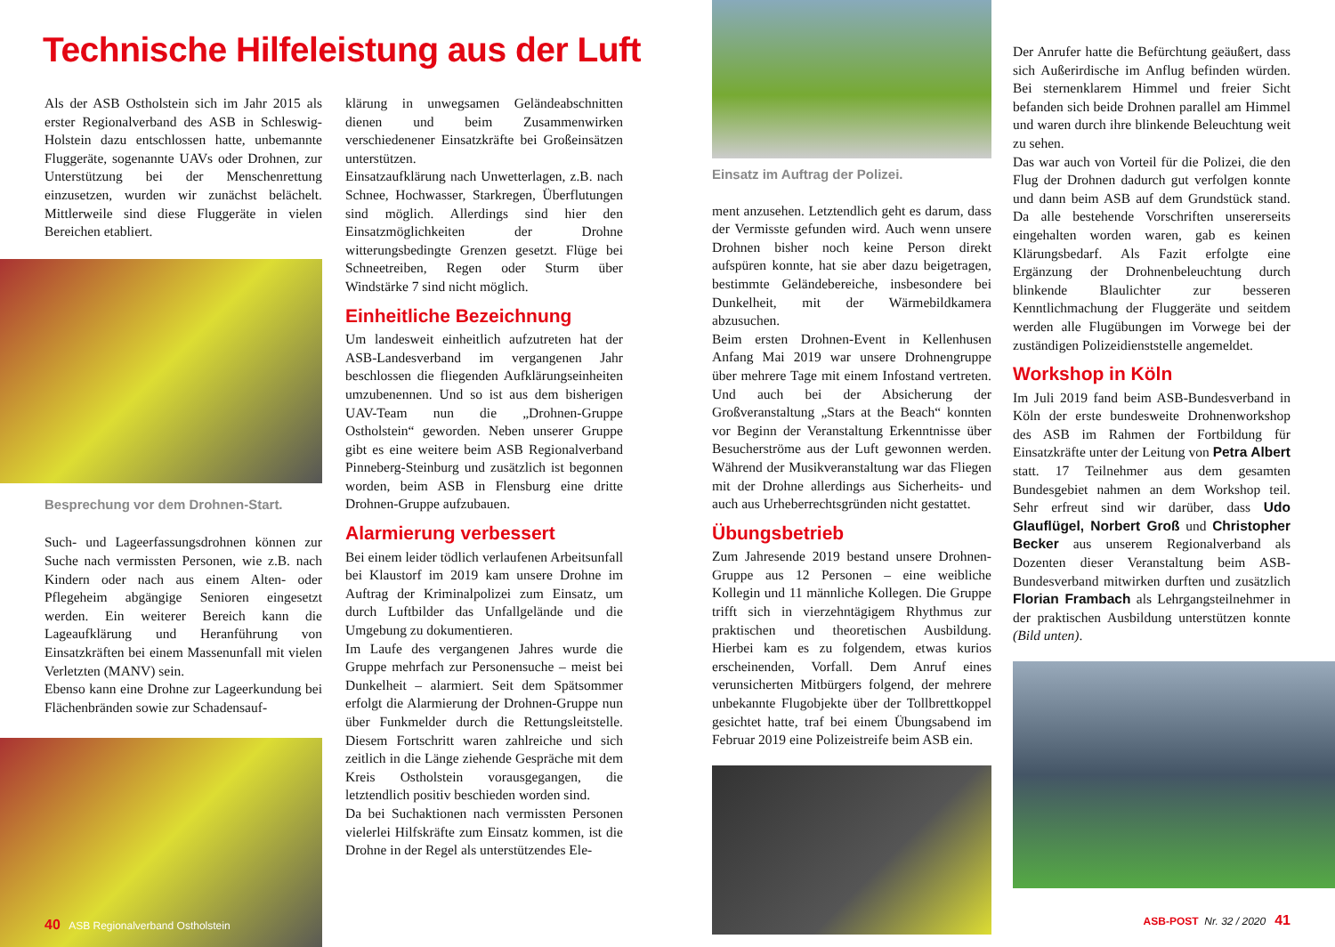Technische Hilfeleistung aus der Luft
Als der ASB Ostholstein sich im Jahr 2015 als erster Regionalverband des ASB in Schleswig-Holstein dazu entschlossen hatte, unbemannte Fluggeräte, sogenannte UAVs oder Drohnen, zur Unterstützung bei der Menschenrettung einzusetzen, wurden wir zunächst belächelt. Mittlerweile sind diese Fluggeräte in vielen Bereichen etabliert.
Besprechung vor dem Drohnen-Start.
Such- und Lageerfassungsdrohnen können zur Suche nach vermissten Personen, wie z.B. nach Kindern oder nach aus einem Alten- oder Pflegeheim abgängige Senioren eingesetzt werden. Ein weiterer Bereich kann die Lageaufklärung und Heranführung von Einsatzkräften bei einem Massenunfall mit vielen Verletzten (MANV) sein.
Ebenso kann eine Drohne zur Lageerkundung bei Flächenbränden sowie zur Schadensauf-
40 ASB Regionalverband Ostholstein
klärung in unwegsamen Geländeabschnitten dienen und beim Zusammenwirken verschiedenener Einsatzkräfte bei Großeinsätzen unterstützen.
Einsatzaufklärung nach Unwetterlagen, z.B. nach Schnee, Hochwasser, Starkregen, Überflutungen sind möglich. Allerdings sind hier den Einsatzmöglichkeiten der Drohne witterungsbedingte Grenzen gesetzt. Flüge bei Schneetreiben, Regen oder Sturm über Windstärke 7 sind nicht möglich.
Einheitliche Bezeichnung
Um landesweit einheitlich aufzutreten hat der ASB-Landesverband im vergangenen Jahr beschlossen die fliegenden Aufklärungseinheiten umzubenennen. Und so ist aus dem bisherigen UAV-Team nun die „Drohnen-Gruppe Ostholstein“ geworden. Neben unserer Gruppe gibt es eine weitere beim ASB Regionalverband Pinneberg-Steinburg und zusätzlich ist begonnen worden, beim ASB in Flensburg eine dritte Drohnen-Gruppe aufzubauen.
Alarmierung verbessert
Bei einem leider tödlich verlaufenen Arbeitsunfall bei Klaustorf im 2019 kam unsere Drohne im Auftrag der Kriminalpolizei zum Einsatz, um durch Luftbilder das Unfallgelände und die Umgebung zu dokumentieren.
Im Laufe des vergangenen Jahres wurde die Gruppe mehrfach zur Personensuche – meist bei Dunkelheit – alarmiert. Seit dem Spätsommer erfolgt die Alarmierung der Drohnen-Gruppe nun über Funkmelder durch die Rettungsleitstelle. Diesem Fortschritt waren zahlreiche und sich zeitlich in die Länge ziehende Gespräche mit dem Kreis Ostholstein vorausgegangen, die letztendlich positiv beschieden worden sind.
Da bei Suchaktionen nach vermissten Personen vielerlei Hilfskräfte zum Einsatz kommen, ist die Drohne in der Regel als unterstützendes Ele-
Einsatz im Auftrag der Polizei.
ment anzusehen. Letztendlich geht es darum, dass der Vermisste gefunden wird. Auch wenn unsere Drohnen bisher noch keine Person direkt aufspüren konnte, hat sie aber dazu beigetragen, bestimmte Geländebereiche, insbesondere bei Dunkelheit, mit der Wärmebildkamera abzusuchen.
Beim ersten Drohnen-Event in Kellenhusen Anfang Mai 2019 war unsere Drohnengruppe über mehrere Tage mit einem Infostand vertreten. Und auch bei der Absicherung der Großveranstaltung „Stars at the Beach“ konnten vor Beginn der Veranstaltung Erkenntnisse über Besucherströme aus der Luft gewonnen werden. Während der Musikveranstaltung war das Fliegen mit der Drohne allerdings aus Sicherheits- und auch aus Urheberrechtsgründen nicht gestattet.
Übungsbetrieb
Zum Jahresende 2019 bestand unsere Drohnen-Gruppe aus 12 Personen – eine weibliche Kollegin und 11 männliche Kollegen. Die Gruppe trifft sich in vierzehntägigem Rhythmus zur praktischen und theoretischen Ausbildung. Hierbei kam es zu folgendem, etwas kurios erscheinenden, Vorfall. Dem Anruf eines verunsicherten Mitbürgers folgend, der mehrere unbekannte Flugobjekte über der Tollbrettkoppel gesichtet hatte, traf bei einem Übungsabend im Februar 2019 eine Polizeistreife beim ASB ein.
Der Anrufer hatte die Befürchtung geäußert, dass sich Außerirdische im Anflug befinden würden. Bei sternenklarem Himmel und freier Sicht befanden sich beide Drohnen parallel am Himmel und waren durch ihre blinkende Beleuchtung weit zu sehen.
Das war auch von Vorteil für die Polizei, die den Flug der Drohnen dadurch gut verfolgen konnte und dann beim ASB auf dem Grundstück stand. Da alle bestehende Vorschriften unsererseits eingehalten worden waren, gab es keinen Klärungsbedarf. Als Fazit erfolgte eine Ergänzung der Drohnenbeleuchtung durch blinkende Blaulichter zur besseren Kenntlichmachung der Fluggeräte und seitdem werden alle Flugübungen im Vorwege bei der zuständigen Polizeidienststelle angemeldet.
Workshop in Köln
Im Juli 2019 fand beim ASB-Bundesverband in Köln der erste bundesweite Drohnenworkshop des ASB im Rahmen der Fortbildung für Einsatzkräfte unter der Leitung von Petra Albert statt. 17 Teilnehmer aus dem gesamten Bundesgebiet nahmen an dem Workshop teil. Sehr erfreut sind wir darüber, dass Udo Glauflügel, Norbert Groß und Christopher Becker aus unserem Regionalverband als Dozenten dieser Veranstaltung beim ASB-Bundesverband mitwirken durften und zusätzlich Florian Frambach als Lehrgangsteilnehmer in der praktischen Ausbildung unterstützen konnte (Bild unten).
ASB-POST Nr. 32 / 2020 41